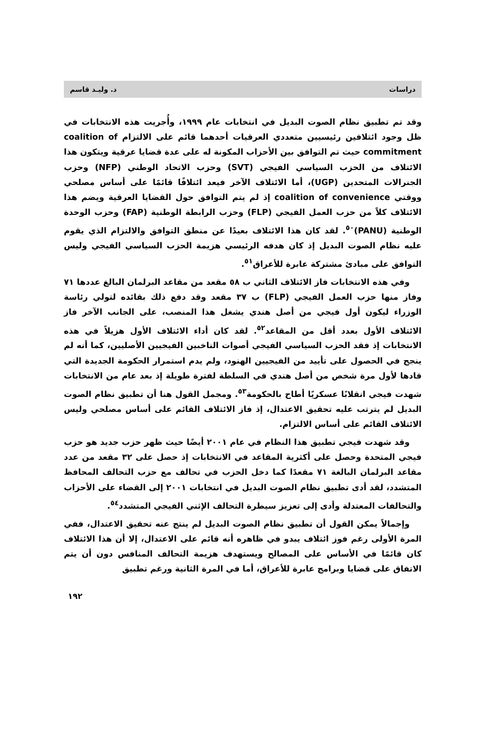دراسات د. وليـد قاسم
وقد تم تطبيق نظام الصوت البديل في انتخابات عام ١٩٩٩، وأُجريت هذه الانتخابات في ظل وجود ائتلافين رئيسيين متعددي العرقيات أحدهما قائم على الالتزام coalition of commitment حيث تم التوافق بين الأحزاب المكونة له على عدة قضايا عرقية ويتكون هذا الائتلاف من الحزب السياسي الفيجي (SVT) وحزب الاتحاد الوطني (NFP) وحزب الجنرالات المتحدين (UGP)، أما الائتلاف الآخر فيعد ائتلافًا قائمًا على أساس مصلحي ووقتي coalition of convenience إذ لم يتم التوافق حول القضايا العرقية ويضم هذا الائتلاف كلاً من حزب العمل الفيجي (FLP) وحزب الرابطة الوطنية (FAP) وحزب الوحدة الوطنية (PANU)<sup>٥٠</sup>. لقد كان هذا الائتلاف بعيدًا عن منطق التوافق والالتزام الذي يقوم عليه نظام الصوت البديل إذ كان هدفه الرئيسي هزيمة الحزب السياسي الفيجي وليس التوافق على مبادئ مشتركة عابرة للأعراق<sup>٥١</sup>.
وفي هذه الانتخابات فاز الائتلاف الثاني ب ٥٨ مقعد من مقاعد البرلمان البالغ عددها ٧١ وفاز منها حزب العمل الفيجي (FLP) ب ٣٧ مقعد وقد دفع ذلك بقائده لتولي رئاسة الوزراء ليكون أول فيجي من أصل هندي يشغل هذا المنصب، على الجانب الآخر فاز الائتلاف الأول بعدد أقل من المقاعد<sup>٥٢</sup>. لقد كان أداء الائتلاف الأول هزيلاً في هذه الانتخابات إذ فقد الحزب السياسي الفيجي أصوات الناخبين الفيجيين الأصليين، كما أنه لم ينجح في الحصول على تأييد من الفيجيين الهنود، ولم يدم استمرار الحكومة الجديدة التي قادها لأول مرة شخص من أصل هندي في السلطة لفترة طويلة إذ بعد عام من الانتخابات شهدت فيجي انقلابًا عسكريًا أطاح بالحكومة<sup>٥٣</sup>. ومجمل القول هنا أن تطبيق نظام الصوت البديل لم يترتب عليه تحقيق الاعتدال، إذ فاز الائتلاف القائم على أساس مصلحي وليس الائتلاف القائم على أساس الالتزام.
وقد شهدت فيجي تطبيق هذا النظام في عام ٢٠٠١ أيضًا حيث ظهر حزب جديد هو حزب فيجي المتحدة وحصل على أكثرية المقاعد في الانتخابات إذ حصل على ٣٢ مقعد من عدد مقاعد البرلمان البالغة ٧١ مقعدًا كما دخل الحزب في تحالف مع حزب التحالف المحافظ المتشدد، لقد أدى تطبيق نظام الصوت البديل في انتخابات ٢٠٠١ إلى القضاء على الأحزاب والتحالفات المعتدلة وأدى إلى تعزيز سيطرة التحالف الإثني الفيجي المتشدد<sup>٥٤</sup>.
وإجمالاً يمكن القول أن تطبيق نظام الصوت البديل لم ينتج عنه تحقيق الاعتدال، ففي المرة الأولى رغم فوز ائتلاف يبدو في ظاهره أنه قائم على الاعتدال، إلا أن هذا الائتلاف كان قائمًا في الأساس على المصالح ويستهدف هزيمة التحالف المنافس دون أن يتم الاتفاق على قضايا وبرامج عابرة للأعراق، أما في المرة الثانية ورغم تطبيق
١٩٢